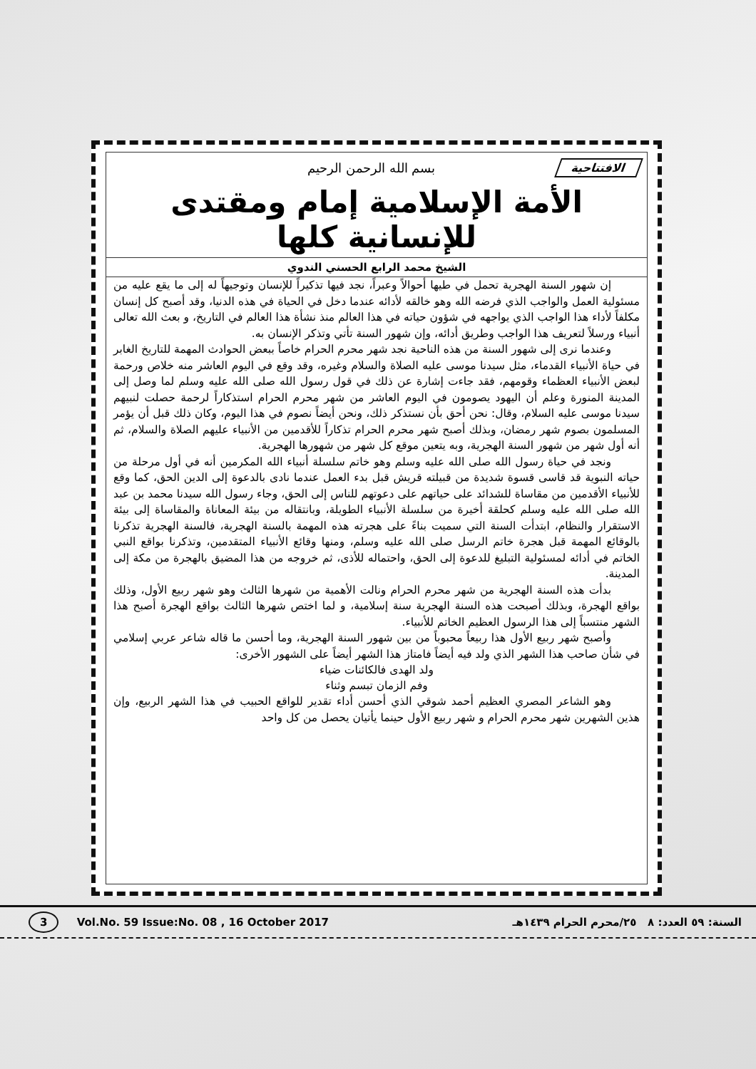الافتتاحية بسم الله الرحمن الرحيم
الأمة الإسلامية إمام ومقتدى للإنسانية كلها
الشيخ محمد الرابع الحسني الندوي
إن شهور السنة الهجرية تحمل في طيها أحوالاً وعبراً، نجد فيها تذكيراً للإنسان وتوجيهاً له إلى ما يقع عليه من مسئولية العمل والواجب الذي فرضه الله وهو خالقه لأدائه عندما دخل في الحياة في هذه الدنيا، وقد أصبح كل إنسان مكلفاً لأداء هذا الواجب الذي يواجهه في شؤون حياته في هذا العالم منذ نشأة هذا العالم في التاريخ، و بعث الله تعالى أنبياء ورسلاً لتعريف هذا الواجب وطريق أدائه، وإن شهور السنة تأتي وتذكر الإنسان به.
وعندما نرى إلى شهور السنة من هذه الناحية نجد شهر محرم الحرام خاصاً ببعض الحوادث المهمة للتاريخ الغابر في حياة الأنبياء القدماء، مثل سيدنا موسى عليه الصلاة والسلام وغيره، وقد وقع في اليوم العاشر منه خلاص ورحمة لبعض الأنبياء العظماء وقومهم، فقد جاءت إشارة عن ذلك في قول رسول الله صلى الله عليه وسلم لما وصل إلى المدينة المنورة وعلم أن اليهود يصومون في اليوم العاشر من شهر محرم الحرام استذكاراً لرحمة حصلت لنبيهم سيدنا موسى عليه السلام، وقال: نحن أحق بأن نستذكر ذلك، ونحن أيضاً نصوم في هذا اليوم، وكان ذلك قبل أن يؤمر المسلمون بصوم شهر رمضان، وبذلك أصبح شهر محرم الحرام تذكاراً للأقدمين من الأنبياء عليهم الصلاة والسلام، ثم أنه أول شهر من شهور السنة الهجرية، وبه يتعين موقع كل شهر من شهورها الهجرية.
ونجد في حياة رسول الله صلى الله عليه وسلم وهو خاتم سلسلة أنبياء الله المكرمين أنه في أول مرحلة من حياته النبوية قد قاسى قسوة شديدة من قبيلته قريش قبل بدء العمل عندما نادى بالدعوة إلى الدين الحق، كما وقع للأنبياء الأقدمين من مقاساة للشدائد على حياتهم على دعوتهم للناس إلى الحق، وجاء رسول الله سيدنا محمد بن عبد الله صلى الله عليه وسلم كحلقة أخيرة من سلسلة الأنبياء الطويلة، وبانتقاله من بيئة المعاناة والمقاساة إلى بيئة الاستقرار والنظام، ابتدأت السنة التي سميت بناءً على هجرته هذه المهمة بالسنة الهجرية، فالسنة الهجرية تذكرنا بالوقائع المهمة قبل هجرة خاتم الرسل صلى الله عليه وسلم، ومنها وقائع الأنبياء المتقدمين، وتذكرنا بواقع النبي الخاتم في أدائه لمسئولية التبليغ للدعوة إلى الحق، واحتماله للأذى، ثم خروجه من هذا المضيق بالهجرة من مكة إلى المدينة.
بدأت هذه السنة الهجرية من شهر محرم الحرام ونالت الأهمية من شهرها الثالث وهو شهر ربيع الأول، وذلك بواقع الهجرة، وبذلك أصبحت هذه السنة الهجرية سنة إسلامية، و لما اختص شهرها الثالث بواقع الهجرة أصبح هذا الشهر منتسباً إلى هذا الرسول العظيم الخاتم للأنبياء.
وأصبح شهر ربيع الأول هذا ربيعاً محبوباً من بين شهور السنة الهجرية، وما أحسن ما قاله شاعر عربي إسلامي في شأن صاحب هذا الشهر الذي ولد فيه أيضاً فامتاز هذا الشهر أيضاً على الشهور الأخرى:
ولد الهدى فالكائنات ضياء
وفم الزمان تبسم وثناء
وهو الشاعر المصري العظيم أحمد شوقي الذي أحسن أداء تقدير للواقع الحبيب في هذا الشهر الربيع، وإن هذين الشهرين شهر محرم الحرام و شهر ربيع الأول حينما يأتيان يحصل من كل واحد
3 Vol.No. 59 Issue:No. 08 , 16 October 2017 السنة: ٥٩ العدد: ٨ ٢٥/محرم الحرام ١٤٣٩هـ